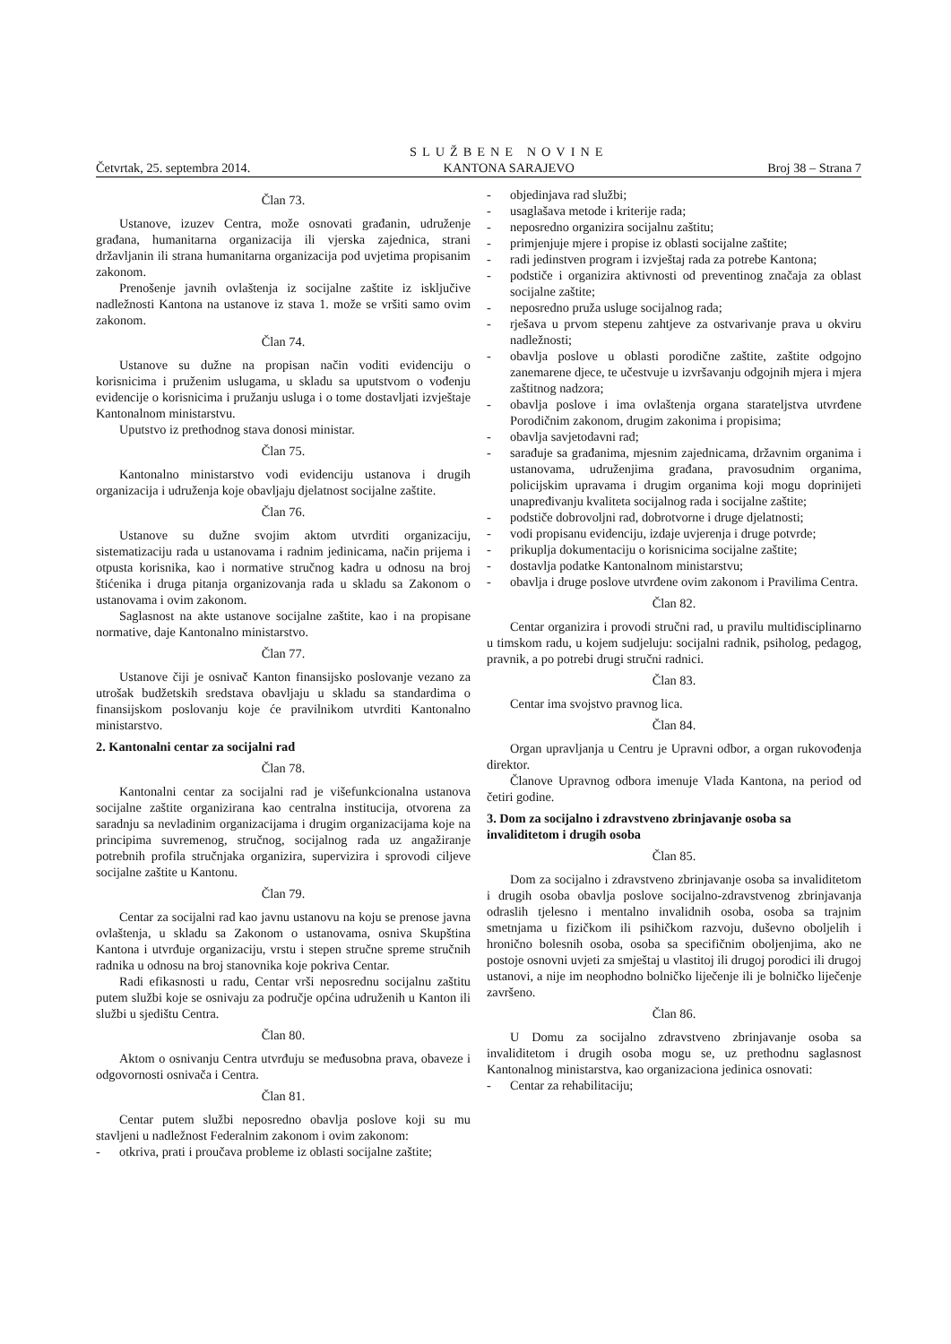Četvrtak, 25. septembra 2014.
SLUŽBENE NOVINE
KANTONA SARAJEVO
Broj 38 – Strana 7
Član 73.
Ustanove, izuzev Centra, može osnovati građanin, udruženje građana, humanitarna organizacija ili vjerska zajednica, strani državljanin ili strana humanitarna organizacija pod uvjetima propisanim zakonom.
Prenošenje javnih ovlaštenja iz socijalne zaštite iz isključive nadležnosti Kantona na ustanove iz stava 1. može se vršiti samo ovim zakonom.
Član 74.
Ustanove su dužne na propisan način voditi evidenciju o korisnicima i pruženim uslugama, u skladu sa uputstvom o vođenju evidencije o korisnicima i pružanju usluga i o tome dostavljati izvještaje Kantonalnom ministarstvu.
Uputstvo iz prethodnog stava donosi ministar.
Član 75.
Kantonalno ministarstvo vodi evidenciju ustanova i drugih organizacija i udruženja koje obavljaju djelatnost socijalne zaštite.
Član 76.
Ustanove su dužne svojim aktom utvrditi organizaciju, sistematizaciju rada u ustanovama i radnim jedinicama, način prijema i otpusta korisnika, kao i normative stručnog kadra u odnosu na broj štićenika i druga pitanja organizovanja rada u skladu sa Zakonom o ustanovama i ovim zakonom.
Saglasnost na akte ustanove socijalne zaštite, kao i na propisane normative, daje Kantonalno ministarstvo.
Član 77.
Ustanove čiji je osnivač Kanton finansijsko poslovanje vezano za utrošak budžetskih sredstava obavljaju u skladu sa standardima o finansijskom poslovanju koje će pravilnikom utvrditi Kantonalno ministarstvo.
2. Kantonalni centar za socijalni rad
Član 78.
Kantonalni centar za socijalni rad je višefunkcionalna ustanova socijalne zaštite organizirana kao centralna institucija, otvorena za saradnju sa nevladinim organizacijama i drugim organizacijama koje na principima suvremenog, stručnog, socijalnog rada uz angažiranje potrebnih profila stručnjaka organizira, supervizira i sprovodi ciljeve socijalne zaštite u Kantonu.
Član 79.
Centar za socijalni rad kao javnu ustanovu na koju se prenose javna ovlaštenja, u skladu sa Zakonom o ustanovama, osniva Skupština Kantona i utvrđuje organizaciju, vrstu i stepen stručne spreme stručnih radnika u odnosu na broj stanovnika koje pokriva Centar.
Radi efikasnosti u radu, Centar vrši neposrednu socijalnu zaštitu putem službi koje se osnivaju za područje općina udruženih u Kanton ili službi u sjedištu Centra.
Član 80.
Aktom o osnivanju Centra utvrđuju se međusobna prava, obaveze i odgovornosti osnivača i Centra.
Član 81.
Centar putem službi neposredno obavlja poslove koji su mu stavljeni u nadležnost Federalnim zakonom i ovim zakonom:
- otkriva, prati i proučava probleme iz oblasti socijalne zaštite;
- objedinjava rad službi;
- usaglašava metode i kriterije rada;
- neposredno organizira socijalnu zaštitu;
- primjenjuje mjere i propise iz oblasti socijalne zaštite;
- radi jedinstven program i izvještaj rada za potrebe Kantona;
- podstiče i organizira aktivnosti od preventinog značaja za oblast socijalne zaštite;
- neposredno pruža usluge socijalnog rada;
- rješava u prvom stepenu zahtjeve za ostvarivanje prava u okviru nadležnosti;
- obavlja poslove u oblasti porodične zaštite, zaštite odgojno zanemarene djece, te učestvuje u izvršavanju odgojnih mjera i mjera zaštitnog nadzora;
- obavlja poslove i ima ovlaštenja organa starateljstva utvrđene Porodičnim zakonom, drugim zakonima i propisima;
- obavlja savjetodavni rad;
- sarađuje sa građanima, mjesnim zajednicama, državnim organima i ustanovama, udruženjima građana, pravosudnim organima, policijskim upravama i drugim organima koji mogu doprinijeti unapređivanju kvaliteta socijalnog rada i socijalne zaštite;
- podstiče dobrovoljni rad, dobrotvorne i druge djelatnosti;
- vodi propisanu evidenciju, izdaje uvjerenja i druge potvrde;
- prikuplja dokumentaciju o korisnicima socijalne zaštite;
- dostavlja podatke Kantonalnom ministarstvu;
- obavlja i druge poslove utvrđene ovim zakonom i Pravilima Centra.
Član 82.
Centar organizira i provodi stručni rad, u pravilu multidisciplinarno u timskom radu, u kojem sudjeluju: socijalni radnik, psiholog, pedagog, pravnik, a po potrebi drugi stručni radnici.
Član 83.
Centar ima svojstvo pravnog lica.
Član 84.
Organ upravljanja u Centru je Upravni odbor, a organ rukovođenja direktor.
Članove Upravnog odbora imenuje Vlada Kantona, na period od četiri godine.
3. Dom za socijalno i zdravstveno zbrinjavanje osoba sa invaliditetom i drugih osoba
Član 85.
Dom za socijalno i zdravstveno zbrinjavanje osoba sa invaliditetom i drugih osoba obavlja poslove socijalno-zdravstvenog zbrinjavanja odraslih tjelesno i mentalno invalidnih osoba, osoba sa trajnim smetnjama u fizičkom ili psihičkom razvoju, duševno oboljelih i hronično bolesnih osoba, osoba sa specifičnim oboljenjima, ako ne postoje osnovni uvjeti za smještaj u vlastitoj ili drugoj porodici ili drugoj ustanovi, a nije im neophodno bolničko liječenje ili je bolničko liječenje završeno.
Član 86.
U Domu za socijalno zdravstveno zbrinjavanje osoba sa invaliditetom i drugih osoba mogu se, uz prethodnu saglasnost Kantonalnog ministarstva, kao organizaciona jedinica osnovati:
- Centar za rehabilitaciju;